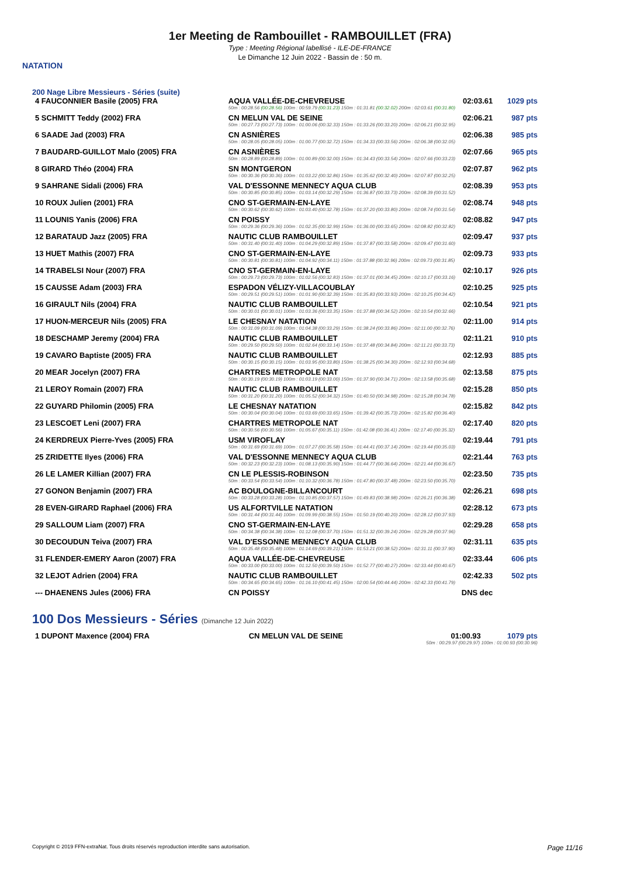NATATION
1er Meeting de Rambouillet - RAMBOUILLET (FRA)
Type : Meeting Régional labellisé - ILE-DE-FRANCE
Le Dimanche 12 Juin 2022 - Bassin de : 50 m.
200 Nage Libre Messieurs - Séries (suite)
| 4 FAUCONNIER Basile (2005) FRA | AQUA VALLÉE-DE-CHEVREUSE | 02:03.61 | 1029 pts |
| | 50m : 00:28.56 (00:28.56) 100m : 00:59.79 (00:31.23) 150m : 01:31.81 (00:32.02) 200m : 02:03.61 (00:31.80) | | |
| 5 SCHMITT Teddy (2002) FRA | CN MELUN VAL DE SEINE | 02:06.21 | 987 pts |
| | 50m : 00:27.73 (00:27.73) 100m : 01:00.06 (00:32.33) 150m : 01:33.26 (00:33.20) 200m : 02:06.21 (00:32.95) | | |
| 6 SAADE Jad (2003) FRA | CN ASNIÈRES | 02:06.38 | 985 pts |
| | 50m : 00:28.05 (00:28.05) 100m : 01:00.77 (00:32.72) 150m : 01:34.33 (00:33.56) 200m : 02:06.38 (00:32.05) | | |
| 7 BAUDARD-GUILLOT Malo (2005) FRA | CN ASNIÈRES | 02:07.66 | 965 pts |
| | 50m : 00:28.89 (00:28.89) 100m : 01:00.89 (00:32.00) 150m : 01:34.43 (00:33.54) 200m : 02:07.66 (00:33.23) | | |
| 8 GIRARD Théo (2004) FRA | SN MONTGERON | 02:07.87 | 962 pts |
| | 50m : 00:30.36 (00:30.36) 100m : 01:03.22 (00:32.86) 150m : 01:35.62 (00:32.40) 200m : 02:07.87 (00:32.25) | | |
| 9 SAHRANE Sidali (2006) FRA | VAL D'ESSONNE MENNECY AQUA CLUB | 02:08.39 | 953 pts |
| | 50m : 00:30.85 (00:30.85) 100m : 01:03.14 (00:32.29) 150m : 01:36.87 (00:33.73) 200m : 02:08.39 (00:31.52) | | |
| 10 ROUX Julien (2001) FRA | CNO ST-GERMAIN-EN-LAYE | 02:08.74 | 948 pts |
| | 50m : 00:30.62 (00:30.62) 100m : 01:03.40 (00:32.78) 150m : 01:37.20 (00:33.80) 200m : 02:08.74 (00:31.54) | | |
| 11 LOUNIS Yanis (2006) FRA | CN POISSY | 02:08.82 | 947 pts |
| | 50m : 00:29.36 (00:29.36) 100m : 01:02.35 (00:32.99) 150m : 01:36.00 (00:33.65) 200m : 02:08.82 (00:32.82) | | |
| 12 BARATAUD Jazz (2005) FRA | NAUTIC CLUB RAMBOUILLET | 02:09.47 | 937 pts |
| | 50m : 00:31.40 (00:31.40) 100m : 01:04.29 (00:32.89) 150m : 01:37.87 (00:33.58) 200m : 02:09.47 (00:31.60) | | |
| 13 HUET Mathis (2007) FRA | CNO ST-GERMAIN-EN-LAYE | 02:09.73 | 933 pts |
| | 50m : 00:30.81 (00:30.81) 100m : 01:04.92 (00:34.11) 150m : 01:37.88 (00:32.96) 200m : 02:09.73 (00:31.85) | | |
| 14 TRABELSI Nour (2007) FRA | CNO ST-GERMAIN-EN-LAYE | 02:10.17 | 926 pts |
| | 50m : 00:29.73 (00:29.73) 100m : 01:02.56 (00:32.83) 150m : 01:37.01 (00:34.45) 200m : 02:10.17 (00:33.16) | | |
| 15 CAUSSE Adam (2003) FRA | ESPADON VÉLIZY-VILLACOUBLAY | 02:10.25 | 925 pts |
| | 50m : 00:29.51 (00:29.51) 100m : 01:01.90 (00:32.39) 150m : 01:35.83 (00:33.93) 200m : 02:10.25 (00:34.42) | | |
| 16 GIRAULT Nils (2004) FRA | NAUTIC CLUB RAMBOUILLET | 02:10.54 | 921 pts |
| | 50m : 00:30.01 (00:30.01) 100m : 01:03.36 (00:33.35) 150m : 01:37.88 (00:34.52) 200m : 02:10.54 (00:32.66) | | |
| 17 HUON-MERCEUR Nils (2005) FRA | LE CHESNAY NATATION | 02:11.00 | 914 pts |
| | 50m : 00:31.09 (00:31.09) 100m : 01:04.38 (00:33.29) 150m : 01:38.24 (00:33.86) 200m : 02:11.00 (00:32.76) | | |
| 18 DESCHAMP Jeremy (2004) FRA | NAUTIC CLUB RAMBOUILLET | 02:11.21 | 910 pts |
| | 50m : 00:29.50 (00:29.50) 100m : 01:02.64 (00:33.14) 150m : 01:37.48 (00:34.84) 200m : 02:11.21 (00:33.73) | | |
| 19 CAVARO Baptiste (2005) FRA | NAUTIC CLUB RAMBOUILLET | 02:12.93 | 885 pts |
| | 50m : 00:30.15 (00:30.15) 100m : 01:03.95 (00:33.80) 150m : 01:38.25 (00:34.30) 200m : 02:12.93 (00:34.68) | | |
| 20 MEAR Jocelyn (2007) FRA | CHARTRES METROPOLE NAT | 02:13.58 | 875 pts |
| | 50m : 00:30.19 (00:30.19) 100m : 01:03.19 (00:33.00) 150m : 01:37.90 (00:34.71) 200m : 02:13.58 (00:35.68) | | |
| 21 LEROY Romain (2007) FRA | NAUTIC CLUB RAMBOUILLET | 02:15.28 | 850 pts |
| | 50m : 00:31.20 (00:31.20) 100m : 01:05.52 (00:34.32) 150m : 01:40.50 (00:34.98) 200m : 02:15.28 (00:34.78) | | |
| 22 GUYARD Philomin (2005) FRA | LE CHESNAY NATATION | 02:15.82 | 842 pts |
| | 50m : 00:30.04 (00:30.04) 100m : 01:03.69 (00:33.65) 150m : 01:39.42 (00:35.73) 200m : 02:15.82 (00:36.40) | | |
| 23 LESCOET Leni (2007) FRA | CHARTRES METROPOLE NAT | 02:17.40 | 820 pts |
| | 50m : 00:30.56 (00:30.56) 100m : 01:05.67 (00:35.11) 150m : 01:42.08 (00:36.41) 200m : 02:17.40 (00:35.32) | | |
| 24 KERDREUX Pierre-Yves (2005) FRA | USM VIROFLAY | 02:19.44 | 791 pts |
| | 50m : 00:31.69 (00:31.69) 100m : 01:07.27 (00:35.58) 150m : 01:44.41 (00:37.14) 200m : 02:19.44 (00:35.03) | | |
| 25 ZRIDETTE Ilyes (2006) FRA | VAL D'ESSONNE MENNECY AQUA CLUB | 02:21.44 | 763 pts |
| | 50m : 00:32.23 (00:32.23) 100m : 01:08.13 (00:35.90) 150m : 01:44.77 (00:36.64) 200m : 02:21.44 (00:36.67) | | |
| 26 LE LAMER Killian (2007) FRA | CN LE PLESSIS-ROBINSON | 02:23.50 | 735 pts |
| | 50m : 00:33.54 (00:33.54) 100m : 01:10.32 (00:36.78) 150m : 01:47.80 (00:37.48) 200m : 02:23.50 (00:35.70) | | |
| 27 GONON Benjamin (2007) FRA | AC BOULOGNE-BILLANCOURT | 02:26.21 | 698 pts |
| | 50m : 00:33.28 (00:33.28) 100m : 01:10.85 (00:37.57) 150m : 01:49.83 (00:38.98) 200m : 02:26.21 (00:36.38) | | |
| 28 EVEN-GIRARD Raphael (2006) FRA | US ALFORTVILLE NATATION | 02:28.12 | 673 pts |
| | 50m : 00:31.44 (00:31.44) 100m : 01:09.99 (00:38.55) 150m : 01:50.19 (00:40.20) 200m : 02:28.12 (00:37.93) | | |
| 29 SALLOUM Liam (2007) FRA | CNO ST-GERMAIN-EN-LAYE | 02:29.28 | 658 pts |
| | 50m : 00:34.38 (00:34.38) 100m : 01:12.08 (00:37.70) 150m : 01:51.32 (00:39.24) 200m : 02:29.28 (00:37.96) | | |
| 30 DECOUDUN Teiva (2007) FRA | VAL D'ESSONNE MENNECY AQUA CLUB | 02:31.11 | 635 pts |
| | 50m : 00:35.48 (00:35.48) 100m : 01:14.69 (00:39.21) 150m : 01:53.21 (00:38.52) 200m : 02:31.11 (00:37.90) | | |
| 31 FLENDER-EMERY Aaron (2007) FRA | AQUA VALLÉE-DE-CHEVREUSE | 02:33.44 | 606 pts |
| | 50m : 00:33.00 (00:33.00) 100m : 01:12.50 (00:39.50) 150m : 01:52.77 (00:40.27) 200m : 02:33.44 (00:40.67) | | |
| 32 LEJOT Adrien (2004) FRA | NAUTIC CLUB RAMBOUILLET | 02:42.33 | 502 pts |
| | 50m : 00:34.65 (00:34.65) 100m : 01:16.10 (00:41.45) 150m : 02:00.54 (00:44.44) 200m : 02:42.33 (00:41.79) | | |
| --- DHAENENS Jules (2006) FRA | CN POISSY | DNS dec | |
100 Dos Messieurs - Séries (Dimanche 12 Juin 2022)
| 1 DUPONT Maxence (2004) FRA | CN MELUN VAL DE SEINE | 01:00.93 | 1079 pts |
| | 50m : 00:29.97 (00:29.97) 100m : 01:00.93 (00:30.96) | | |
Copyright © 2019 FFN-extraNat. Tous droits réservés reproduction interdite sans autorisation. Page 11/16